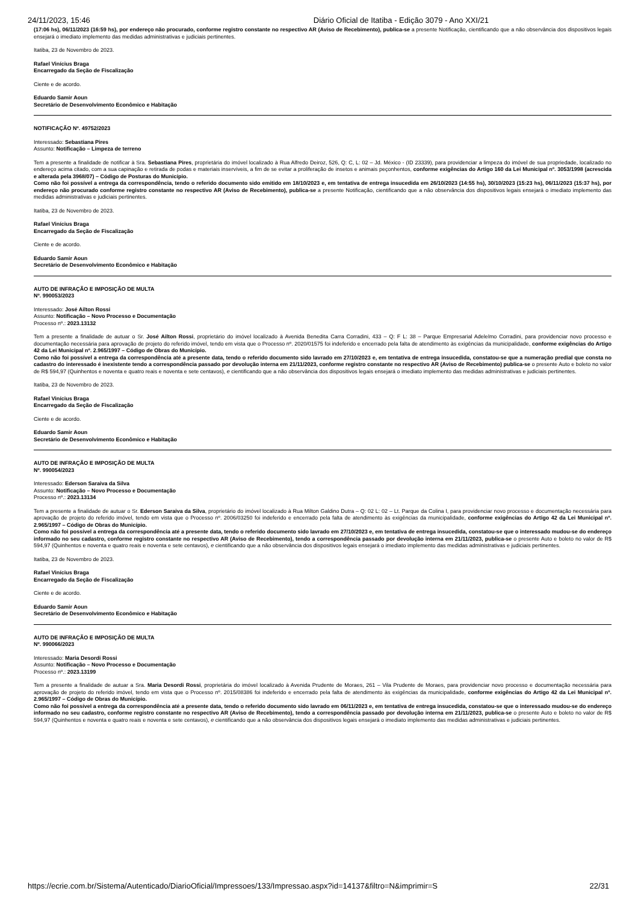24/11/2023, 15:46 Diário Oficial de Itatiba - Edição 3079 - Ano XXI/21
(17:06 hs), 06/11/2023 (16:59 hs), por endereço não procurado, conforme registro constante no respectivo AR (Aviso de Recebimento), publica-se a presente Notificação, cientificando que a não observância dos dispositivos legais ensejará o imediato implemento das medidas administrativas e judiciais pertinentes.
Itatiba, 23 de Novembro de 2023.
Rafael Vinícius Braga
Encarregado da Seção de Fiscalização
Ciente e de acordo.
Eduardo Samir Aoun
Secretário de Desenvolvimento Econômico e Habitação
NOTIFICAÇÃO Nº. 49752/2023
Interessado: Sebastiana Pires
Assunto: Notificação – Limpeza de terreno
Tem a presente a finalidade de notificar à Sra. Sebastiana Pires, proprietária do imóvel localizado à Rua Alfredo Deiroz, 526, Q: C, L: 02 – Jd. México - (ID 23339), para providenciar a limpeza do imóvel de sua propriedade, localizado no endereço acima citado, com a sua capinação e retirada de podas e materiais inservíveis, a fim de se evitar a proliferação de insetos e animais peçonhentos, conforme exigências do Artigo 160 da Lei Municipal nº. 3053/1998 (acrescida e alterada pela 3968/07) – Código de Posturas do Município.
Como não foi possível a entrega da correspondência, tendo o referido documento sido emitido em 18/10/2023 e, em tentativa de entrega insucedida em 26/10/2023 (14:55 hs), 30/10/2023 (15:23 hs), 06/11/2023 (15:37 hs), por endereço não procurado conforme registro constante no respectivo AR (Aviso de Recebimento), publica-se a presente Notificação, cientificando que a não observância dos dispositivos legais ensejará o imediato implemento das medidas administrativas e judiciais pertinentes.
Itatiba, 23 de Novembro de 2023.
Rafael Vinícius Braga
Encarregado da Seção de Fiscalização
Ciente e de acordo.
Eduardo Samir Aoun
Secretário de Desenvolvimento Econômico e Habitação
AUTO DE INFRAÇÃO E IMPOSIÇÃO DE MULTA
Nº. 990053/2023
Interessado: José Ailton Rossi
Assunto: Notificação – Novo Processo e Documentação
Processo nº.: 2023.13132
Tem a presente a finalidade de autuar o Sr. José Ailton Rossi, proprietário do imóvel localizado à Avenida Benedita Carra Corradini, 433 – Q: F L: 38 – Parque Empresarial Adelelmo Corradini, para providenciar novo processo e documentação necessária para aprovação de projeto do referido imóvel, tendo em vista que o Processo nº. 2020/01575 foi indeferido e encerrado pela falta de atendimento às exigências da municipalidade, conforme exigências do Artigo 42 da Lei Municipal nº. 2.965/1997 – Código de Obras do Município.
Como não foi possível a entrega da correspondência até a presente data, tendo o referido documento sido lavrado em 27/10/2023 e, em tentativa de entrega insucedida, constatou-se que a numeração predial que consta no cadastro do interessado é inexistente tendo a correspondência passado por devolução interna em 21/11/2023, conforme registro constante no respectivo AR (Aviso de Recebimento) publica-se o presente Auto e boleto no valor de R$ 594,97 (Quinhentos e noventa e quatro reais e noventa e sete centavos), e cientificando que a não observância dos dispositivos legais ensejará o imediato implemento das medidas administrativas e judiciais pertinentes.
Itatiba, 23 de Novembro de 2023.
Rafael Vinícius Braga
Encarregado da Seção de Fiscalização
Ciente e de acordo.
Eduardo Samir Aoun
Secretário de Desenvolvimento Econômico e Habitação
AUTO DE INFRAÇÃO E IMPOSIÇÃO DE MULTA
Nº. 990054/2023
Interessado: Ederson Saraiva da Silva
Assunto: Notificação – Novo Processo e Documentação
Processo nº.: 2023.13134
Tem a presente a finalidade de autuar o Sr. Ederson Saraiva da Silva, proprietário do imóvel localizado à Rua Milton Galdino Dutra – Q: 02 L: 02 – Lt. Parque da Colina I, para providenciar novo processo e documentação necessária para aprovação de projeto do referido imóvel, tendo em vista que o Processo nº. 2006/03250 foi indeferido e encerrado pela falta de atendimento às exigências da municipalidade, conforme exigências do Artigo 42 da Lei Municipal nº. 2.965/1997 – Código de Obras do Município.
Como não foi possível a entrega da correspondência até a presente data, tendo o referido documento sido lavrado em 27/10/2023 e, em tentativa de entrega insucedida, constatou-se que o interessado mudou-se do endereço informado no seu cadastro, conforme registro constante no respectivo AR (Aviso de Recebimento), tendo a correspondência passado por devolução interna em 21/11/2023, publica-se o presente Auto e boleto no valor de R$ 594,97 (Quinhentos e noventa e quatro reais e noventa e sete centavos), e cientificando que a não observância dos dispositivos legais ensejará o imediato implemento das medidas administrativas e judiciais pertinentes.
Itatiba, 23 de Novembro de 2023.
Rafael Vinícius Braga
Encarregado da Seção de Fiscalização
Ciente e de acordo.
Eduardo Samir Aoun
Secretário de Desenvolvimento Econômico e Habitação
AUTO DE INFRAÇÃO E IMPOSIÇÃO DE MULTA
Nº. 990066/2023
Interessado: Maria Desordi Rossi
Assunto: Notificação – Novo Processo e Documentação
Processo nº.: 2023.13199
Tem a presente a finalidade de autuar a Sra. Maria Desordi Rossi, proprietária do imóvel localizado à Avenida Prudente de Moraes, 261 – Vila Prudente de Moraes, para providenciar novo processo e documentação necessária para aprovação de projeto do referido imóvel, tendo em vista que o Processo nº. 2015/08386 foi indeferido e encerrado pela falta de atendimento às exigências da municipalidade, conforme exigências do Artigo 42 da Lei Municipal nº. 2.965/1997 – Código de Obras do Município.
Como não foi possível a entrega da correspondência até a presente data, tendo o referido documento sido lavrado em 06/11/2023 e, em tentativa de entrega insucedida, constatou-se que o interessado mudou-se do endereço informado no seu cadastro, conforme registro constante no respectivo AR (Aviso de Recebimento), tendo a correspondência passado por devolução interna em 21/11/2023, publica-se o presente Auto e boleto no valor de R$ 594,97 (Quinhentos e noventa e quatro reais e noventa e sete centavos), e cientificando que a não observância dos dispositivos legais ensejará o imediato implemento das medidas administrativas e judiciais pertinentes.
https://ecrie.com.br/Sistema/Autenticado/DiarioOficial/Impressoes/133/Impressao.aspx?id=14137&filtro=N&imprimir=S 22/31